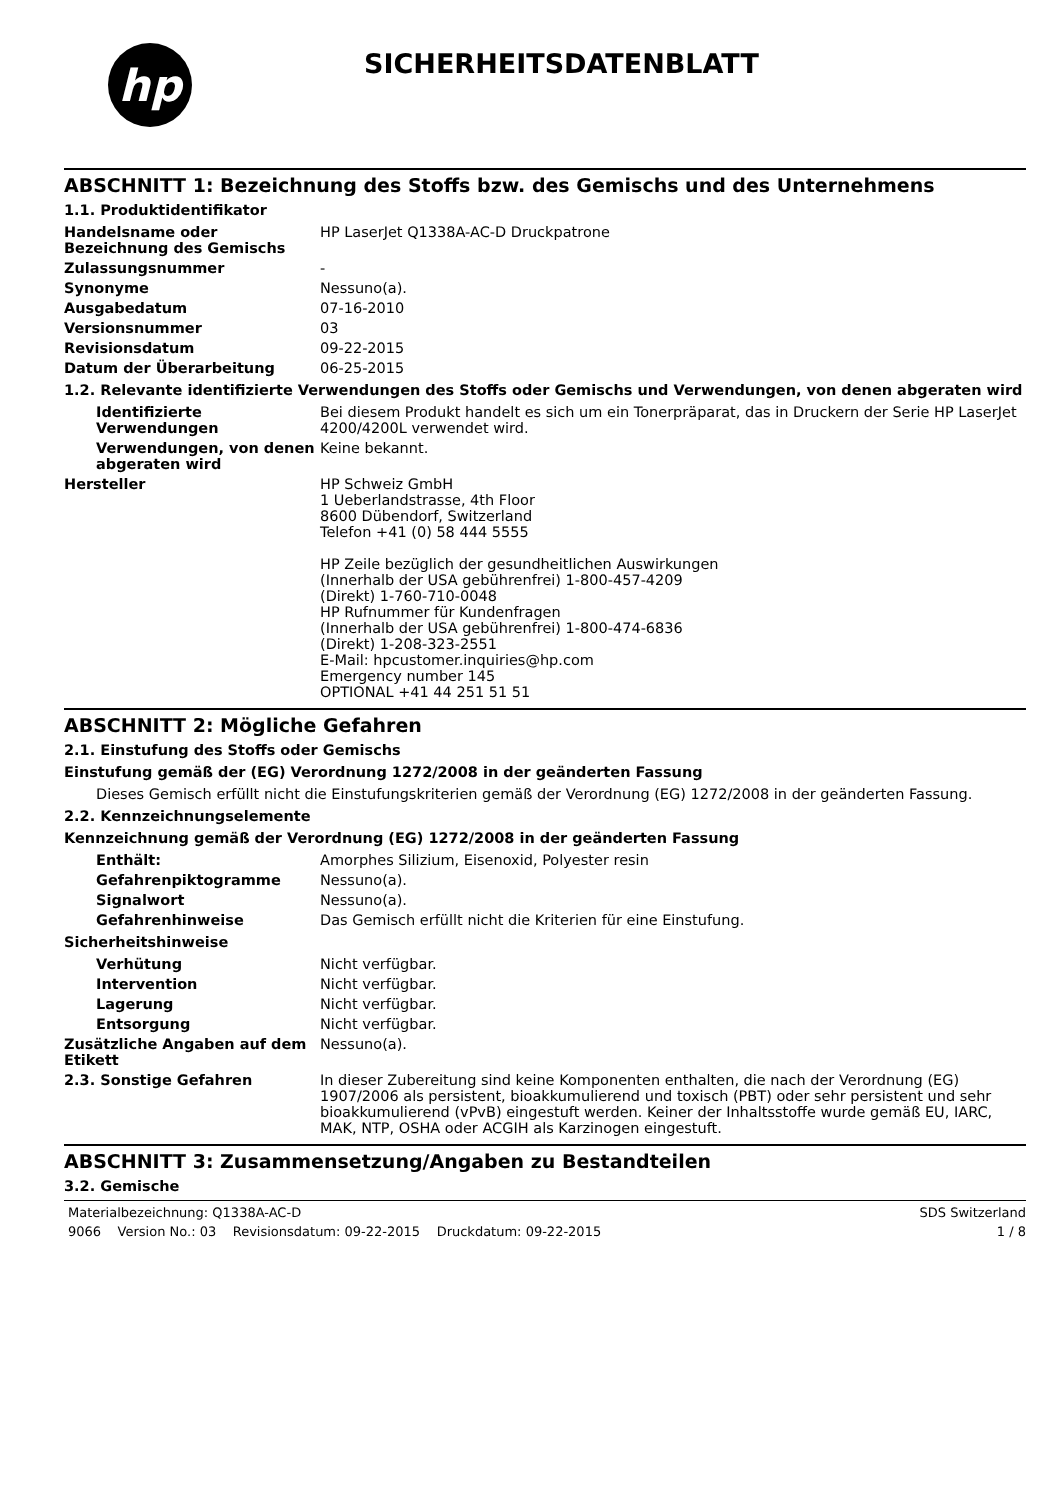hp
SICHERHEITSDATENBLATT
ABSCHNITT 1: Bezeichnung des Stoffs bzw. des Gemischs und des Unternehmens
1.1. Produktidentifikator
Handelsname oder Bezeichnung des Gemischs
HP LaserJet Q1338A-AC-D Druckpatrone
Zulassungsnummer -
Synonyme Nessuno(a).
Ausgabedatum 07-16-2010
Versionsnummer 03
Revisionsdatum 09-22-2015
Datum der Überarbeitung 06-25-2015
1.2. Relevante identifizierte Verwendungen des Stoffs oder Gemischs und Verwendungen, von denen abgeraten wird
Identifizierte Verwendungen
Bei diesem Produkt handelt es sich um ein Tonerpräparat, das in Druckern der Serie HP LaserJet 4200/4200L verwendet wird.
Verwendungen, von denen abgeraten wird
Keine bekannt.
Hersteller HP Schweiz GmbH
1 Ueberlandstrasse, 4th Floor
8600 Dübendorf, Switzerland
Telefon +41 (0) 58 444 5555
HP Zeile bezüglich der gesundheitlichen Auswirkungen
(Innerhalb der USA gebührenfrei) 1-800-457-4209
(Direkt) 1-760-710-0048
HP Rufnummer für Kundenfragen
(Innerhalb der USA gebührenfrei) 1-800-474-6836
(Direkt) 1-208-323-2551
E-Mail: hpcustomer.inquiries@hp.com
Emergency number 145
OPTIONAL +41 44 251 51 51
ABSCHNITT 2: Mögliche Gefahren
2.1. Einstufung des Stoffs oder Gemischs
Einstufung gemäß der (EG) Verordnung 1272/2008 in der geänderten Fassung
Dieses Gemisch erfüllt nicht die Einstufungskriterien gemäß der Verordnung (EG) 1272/2008 in der geänderten Fassung.
2.2. Kennzeichnungselemente
Kennzeichnung gemäß der Verordnung (EG) 1272/2008 in der geänderten Fassung
Enthält: Amorphes Silizium, Eisenoxid, Polyester resin
Gefahrenpiktogramme Nessuno(a).
Signalwort Nessuno(a).
Gefahrenhinweise Das Gemisch erfüllt nicht die Kriterien für eine Einstufung.
Sicherheitshinweise
Verhütung Nicht verfügbar.
Intervention Nicht verfügbar.
Lagerung Nicht verfügbar.
Entsorgung Nicht verfügbar.
Zusätzliche Angaben auf dem Etikett
Nessuno(a).
2.3. Sonstige Gefahren In dieser Zubereitung sind keine Komponenten enthalten, die nach der Verordnung (EG) 1907/2006 als persistent, bioakkumulierend und toxisch (PBT) oder sehr persistent und sehr bioakkumulierend (vPvB) eingestuft werden. Keiner der Inhaltsstoffe wurde gemäß EU, IARC, MAK, NTP, OSHA oder ACGIH als Karzinogen eingestuft.
ABSCHNITT 3: Zusammensetzung/Angaben zu Bestandteilen
3.2. Gemische
Materialbezeichnung: Q1338A-AC-D SDS Switzerland
9066 Version No.: 03 Revisionsdatum: 09-22-2015 Druckdatum: 09-22-2015 1 / 8